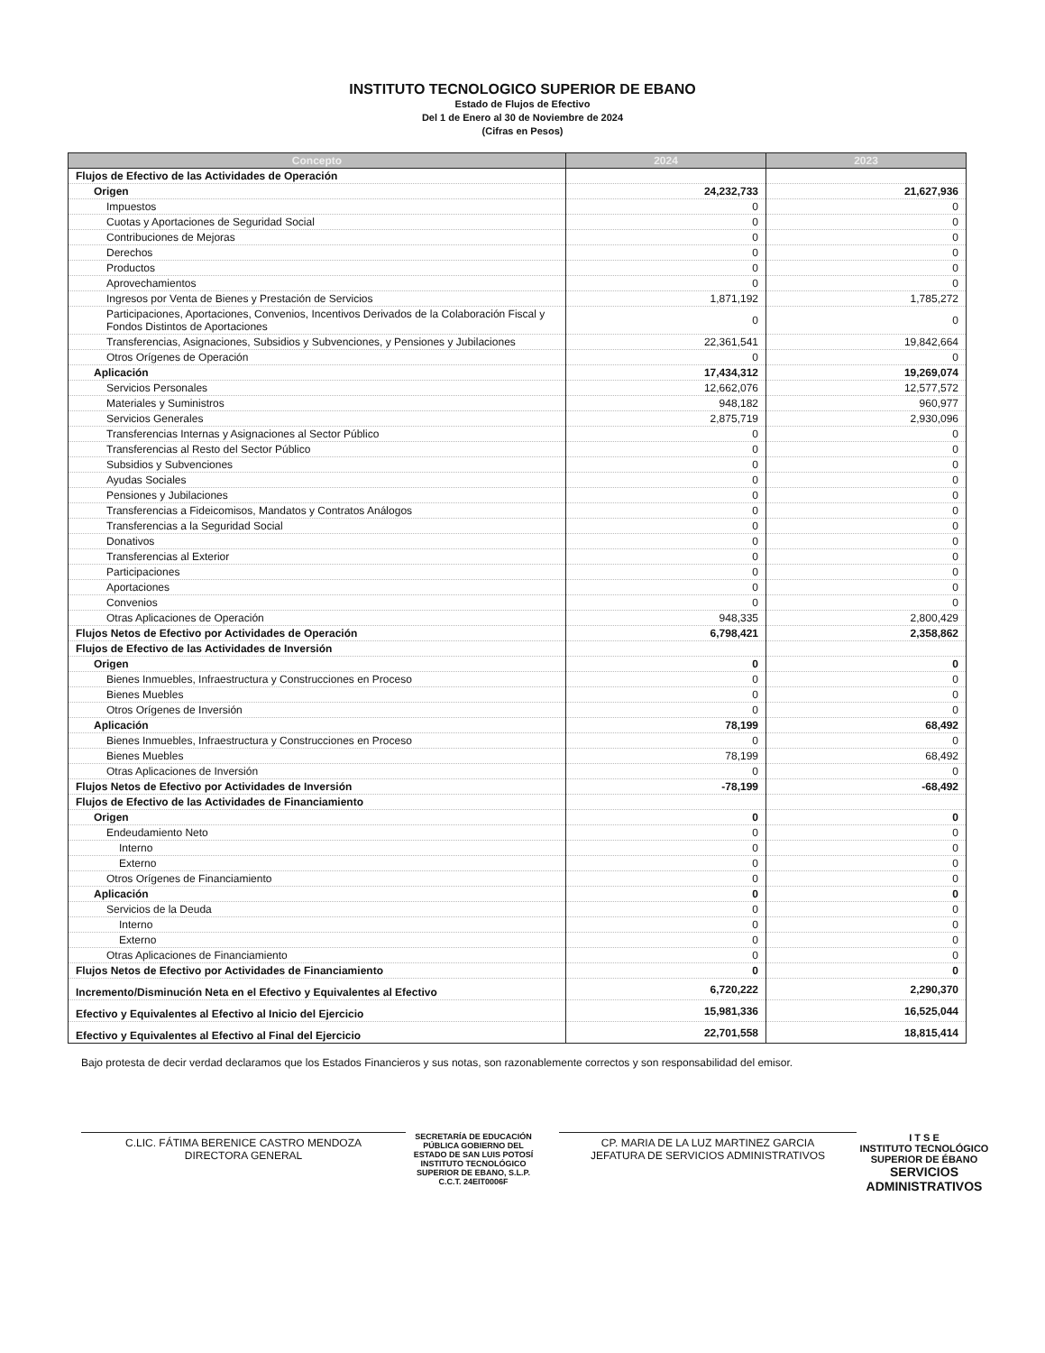INSTITUTO TECNOLOGICO SUPERIOR DE EBANO
Estado de Flujos de Efectivo
Del 1 de Enero al 30 de Noviembre de 2024
(Cifras en Pesos)
| Concepto | 2024 | 2023 |
| --- | --- | --- |
| Flujos de Efectivo de las Actividades de Operación | | |
| Origen | 24,232,733 | 21,627,936 |
| Impuestos | 0 | 0 |
| Cuotas y Aportaciones de Seguridad Social | 0 | 0 |
| Contribuciones de Mejoras | 0 | 0 |
| Derechos | 0 | 0 |
| Productos | 0 | 0 |
| Aprovechamientos | 0 | 0 |
| Ingresos por Venta de Bienes y Prestación de Servicios | 1,871,192 | 1,785,272 |
| Participaciones, Aportaciones, Convenios, Incentivos Derivados de la Colaboración Fiscal y Fondos Distintos de Aportaciones | 0 | 0 |
| Transferencias, Asignaciones, Subsidios y Subvenciones, y Pensiones y Jubilaciones | 22,361,541 | 19,842,664 |
| Otros Orígenes de Operación | 0 | 0 |
| Aplicación | 17,434,312 | 19,269,074 |
| Servicios Personales | 12,662,076 | 12,577,572 |
| Materiales y Suministros | 948,182 | 960,977 |
| Servicios Generales | 2,875,719 | 2,930,096 |
| Transferencias Internas y Asignaciones al Sector Público | 0 | 0 |
| Transferencias al Resto del Sector Público | 0 | 0 |
| Subsidios y Subvenciones | 0 | 0 |
| Ayudas Sociales | 0 | 0 |
| Pensiones y Jubilaciones | 0 | 0 |
| Transferencias a Fideicomisos, Mandatos y Contratos Análogos | 0 | 0 |
| Transferencias a la Seguridad Social | 0 | 0 |
| Donativos | 0 | 0 |
| Transferencias al Exterior | 0 | 0 |
| Participaciones | 0 | 0 |
| Aportaciones | 0 | 0 |
| Convenios | 0 | 0 |
| Otras Aplicaciones de Operación | 948,335 | 2,800,429 |
| Flujos Netos de Efectivo por Actividades de Operación | 6,798,421 | 2,358,862 |
| Flujos de Efectivo de las Actividades de Inversión | | |
| Origen | 0 | 0 |
| Bienes Inmuebles, Infraestructura y Construcciones en Proceso | 0 | 0 |
| Bienes Muebles | 0 | 0 |
| Otros Orígenes de Inversión | 0 | 0 |
| Aplicación | 78,199 | 68,492 |
| Bienes Inmuebles, Infraestructura y Construcciones en Proceso | 0 | 0 |
| Bienes Muebles | 78,199 | 68,492 |
| Otras Aplicaciones de Inversión | 0 | 0 |
| Flujos Netos de Efectivo por Actividades de Inversión | -78,199 | -68,492 |
| Flujos de Efectivo de las Actividades de Financiamiento | | |
| Origen | 0 | 0 |
| Endeudamiento Neto | 0 | 0 |
| Interno | 0 | 0 |
| Externo | 0 | 0 |
| Otros Orígenes de Financiamiento | 0 | 0 |
| Aplicación | 0 | 0 |
| Servicios de la Deuda | 0 | 0 |
| Interno | 0 | 0 |
| Externo | 0 | 0 |
| Otras Aplicaciones de Financiamiento | 0 | 0 |
| Flujos Netos de Efectivo por Actividades de Financiamiento | 0 | 0 |
| Incremento/Disminución Neta en el Efectivo y Equivalentes al Efectivo | 6,720,222 | 2,290,370 |
| Efectivo y Equivalentes al Efectivo al Inicio del Ejercicio | 15,981,336 | 16,525,044 |
| Efectivo y Equivalentes al Efectivo al Final del Ejercicio | 22,701,558 | 18,815,414 |
Bajo protesta de decir verdad declaramos que los Estados Financieros y sus notas, son razonablemente correctos y son responsabilidad del emisor.
C.LIC. FÁTIMA BERENICE CASTRO MENDOZA
DIRECTORA GENERAL
SECRETARÍA DE EDUCACIÓN PÚBLICA GOBIERNO DEL ESTADO DE SAN LUIS POTOSÍ INSTITUTO TECNOLÓGICO SUPERIOR DE EBANO, S.L.P. C.C.T. 24EIT0006F
CP. MARIA DE LA LUZ MARTINEZ GARCIA
JEFATURA DE SERVICIOS ADMINISTRATIVOS
I T S E
INSTITUTO TECNOLÓGICO SUPERIOR DE ÉBANO
SERVICIOS ADMINISTRATIVOS